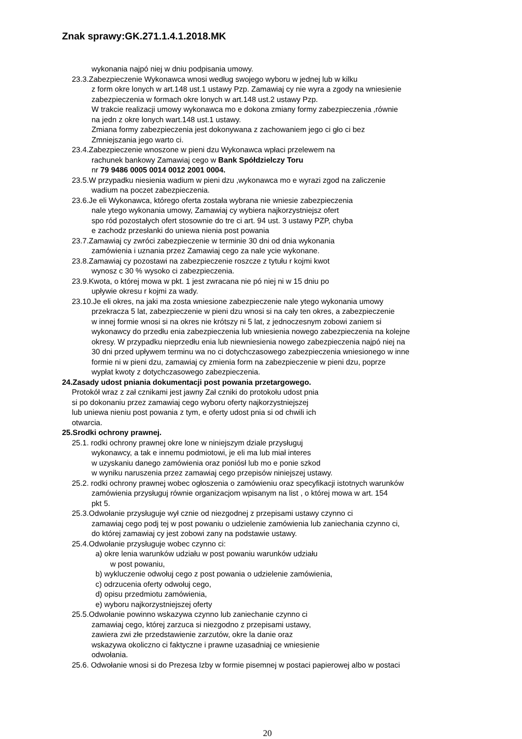Znak sprawy:GK.271.1.4.1.2018.MK
wykonania najpó niej w dniu podpisania umowy.
23.3.Zabezpieczenie Wykonawca wnosi według swojego wyboru w jednej lub w kilku
z form okre lonych w art.148 ust.1 ustawy Pzp. Zamawiaj cy nie wyra a zgody na wniesienie
zabezpieczenia w formach okre lonych w art.148 ust.2 ustawy Pzp.
W trakcie realizacji umowy wykonawca mo e dokona zmiany formy zabezpieczenia ,równie
na jedn z okre lonych wart.148 ust.1 ustawy.
Zmiana formy zabezpieczenia jest dokonywana z zachowaniem jego ci gło ci bez
Zmniejszania jego warto ci.
23.4.Zabezpieczenie wnoszone w pieni dzu Wykonawca wpłaci przelewem na
rachunek bankowy Zamawiaj cego w Bank Spółdzielczy Toru
nr 79 9486 0005 0014 0012 2001 0004.
23.5.W przypadku niesienia wadium w pieni dzu ,wykonawca mo e wyrazi zgod na zaliczenie
wadium na poczet zabezpieczenia.
23.6.Je eli Wykonawca, którego oferta została wybrana nie wniesie zabezpieczenia
nale ytego wykonania umowy, Zamawiaj cy wybiera najkorzystniejsz ofert
spo ród pozostałych ofert stosownie do tre ci art. 94 ust. 3 ustawy PZP, chyba
e zachodz przesłanki do uniewa nienia post powania
23.7.Zamawiaj cy zwróci zabezpieczenie w terminie 30 dni od dnia wykonania
zamówienia i uznania przez Zamawiaj cego za nale ycie wykonane.
23.8.Zamawiaj cy pozostawi na zabezpieczenie roszcze z tytułu r kojmi kwot
wynosz c 30 % wysoko ci zabezpieczenia.
23.9.Kwota, o której mowa w pkt. 1 jest zwracana nie pó niej ni w 15 dniu po
upływie okresu r kojmi za wady.
23.10.Je eli okres, na jaki ma zosta wniesione zabezpieczenie nale ytego wykonania umowy
przekracza 5 lat, zabezpieczenie w pieni dzu wnosi si na cały ten okres, a zabezpieczenie
w innej formie wnosi si na okres nie krótszy ni 5 lat, z jednoczesnym zobowi zaniem si
wykonawcy do przedłu enia zabezpieczenia lub wniesienia nowego zabezpieczenia na kolejne
okresy. W przypadku nieprzedłu enia lub niewniesienia nowego zabezpieczenia najpó niej na
30 dni przed upływem terminu wa no ci dotychczasowego zabezpieczenia wniesionego w inne
formie ni w pieni dzu, zamawiaj cy zmienia form na zabezpieczenie w pieni dzu, poprze
wypłat kwoty z dotychczasowego zabezpieczenia.
24.Zasady udost pniania dokumentacji post powania przetargowego.
Protokół wraz z zał cznikami jest jawny Zał czniki do protokołu udost pnia
si po dokonaniu przez zamawiaj cego wyboru oferty najkorzystniejszej
lub uniewa nieniu post powania z tym, e oferty udost pnia si od chwili ich
otwarcia.
25.Srodki ochrony prawnej.
25.1. rodki ochrony prawnej okre lone w niniejszym dziale przysługuj
wykonawcy, a tak e innemu podmiotowi, je eli ma lub miał interes
w uzyskaniu danego zamówienia oraz poniósł lub mo e ponie szkod
w wyniku naruszenia przez zamawiaj cego przepisów niniejszej ustawy.
25.2. rodki ochrony prawnej wobec ogłoszenia o zamówieniu oraz specyfikacji istotnych warunków
zamówienia przysługuj równie organizacjom wpisanym na list , o której mowa w art. 154
pkt 5.
25.3.Odwołanie przysługuje wył cznie od niezgodnej z przepisami ustawy czynno ci
zamawiaj cego podj tej w post powaniu o udzielenie zamówienia lub zaniechania czynno ci,
do której zamawiaj cy jest zobowi zany na podstawie ustawy.
25.4.Odwołanie przysługuje wobec czynno ci:
a) okre lenia warunków udziału w post powaniu warunków udziału
w post powaniu,
b) wykluczenie odwołuj cego z post powania o udzielenie zamówienia,
c) odrzucenia oferty odwołuj cego,
d) opisu przedmiotu zamówienia,
e) wyboru najkorzystniejszej oferty
25.5.Odwołanie powinno wskazywa czynno lub zaniechanie czynno ci
zamawiaj cego, której zarzuca si niezgodno z przepisami ustawy,
zawiera zwi złe przedstawienie zarzutów, okre la danie oraz
wskazywa okoliczno ci faktyczne i prawne uzasadniaj ce wniesienie
odwołania.
25.6. Odwołanie wnosi si do Prezesa Izby w formie pisemnej w postaci papierowej albo w postaci
20